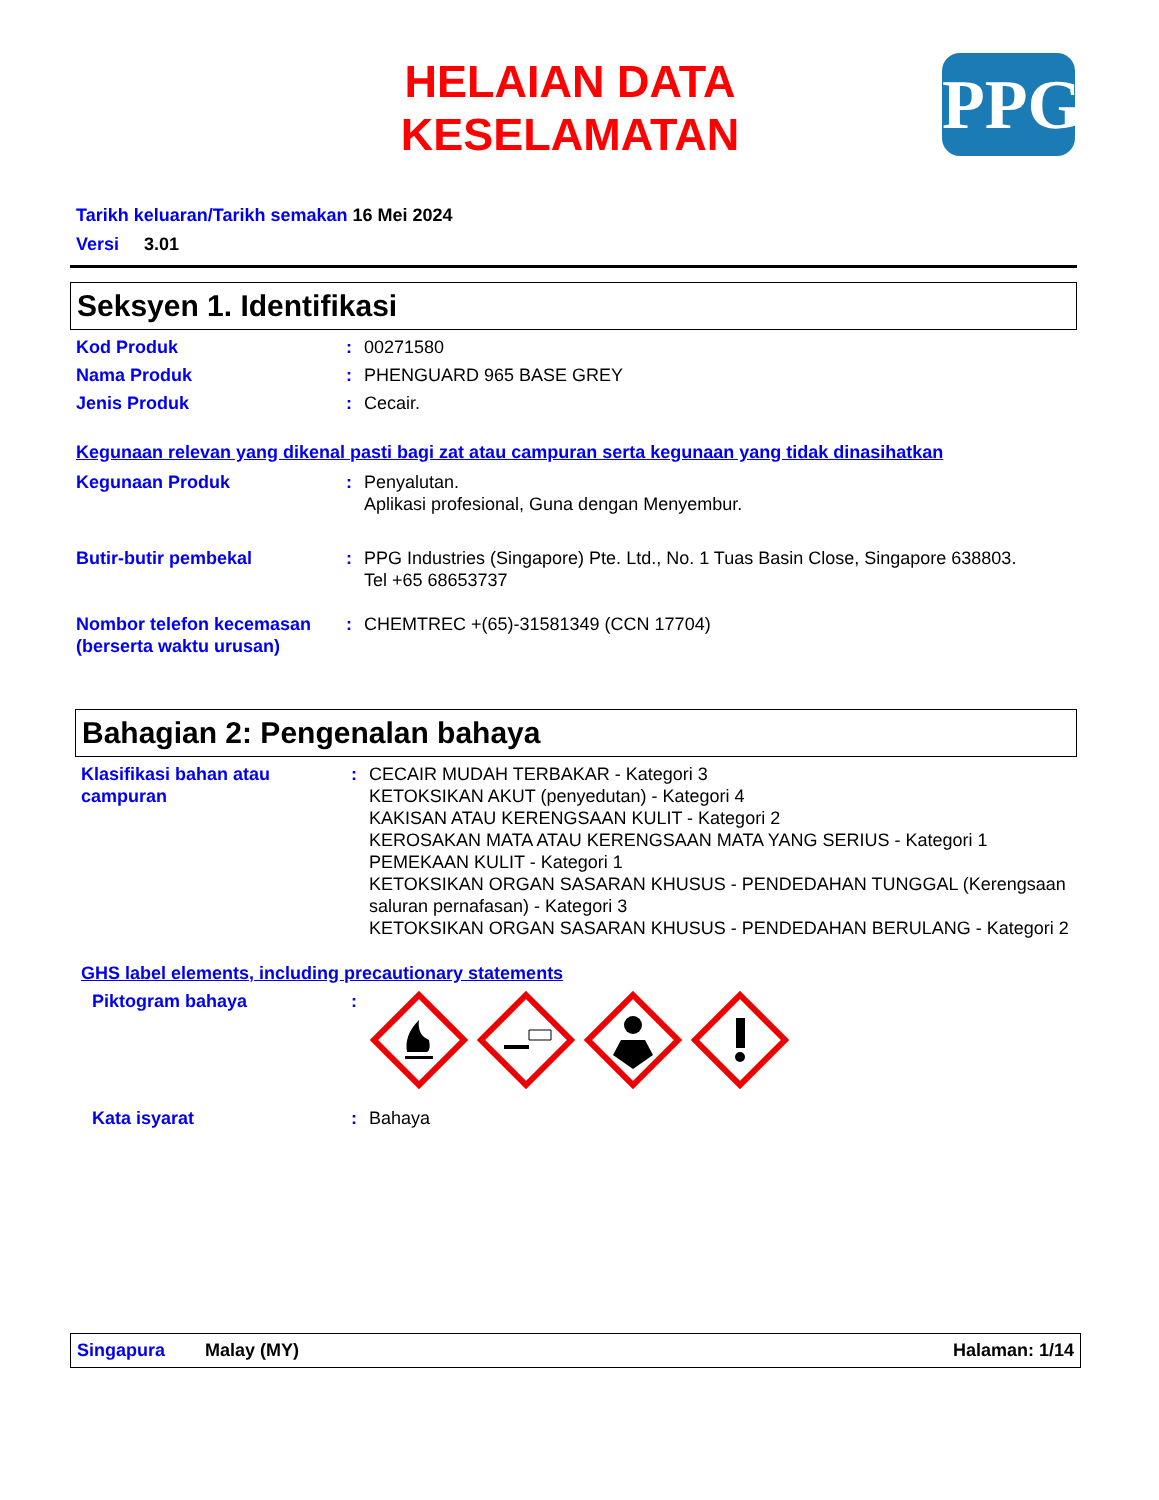HELAIAN DATA KESELAMATAN
PPG
Tarikh keluaran/Tarikh semakan 16 Mei 2024
Versi 3.01
Seksyen 1. Identifikasi
Kod Produk : 00271580
Nama Produk : PHENGUARD 965 BASE GREY
Jenis Produk : Cecair.
Kegunaan relevan yang dikenal pasti bagi zat atau campuran serta kegunaan yang tidak dinasihatkan
Kegunaan Produk : Penyalutan.
Aplikasi profesional, Guna dengan Menyembur.
Butir-butir pembekal : PPG Industries (Singapore) Pte. Ltd., No. 1 Tuas Basin Close, Singapore 638803.
Tel +65 68653737
Nombor telefon kecemasan (berserta waktu urusan)
: CHEMTREC +(65)-31581349 (CCN 17704)
Bahagian 2: Pengenalan bahaya
Klasifikasi bahan atau campuran
: CECAIR MUDAH TERBAKAR - Kategori 3
KETOKSIKAN AKUT (penyedutan) - Kategori 4
KAKISAN ATAU KERENGSAAN KULIT - Kategori 2
KEROSAKAN MATA ATAU KERENGSAAN MATA YANG SERIUS - Kategori 1
PEMEKAAN KULIT - Kategori 1
KETOKSIKAN ORGAN SASARAN KHUSUS - PENDEDAHAN TUNGGAL (Kerengsaan saluran pernafasan) - Kategori 3
KETOKSIKAN ORGAN SASARAN KHUSUS - PENDEDAHAN BERULANG - Kategori 2
GHS label elements, including precautionary statements
Piktogram bahaya :
Kata isyarat : Bahaya
Singapura Malay (MY) Halaman: 1/14